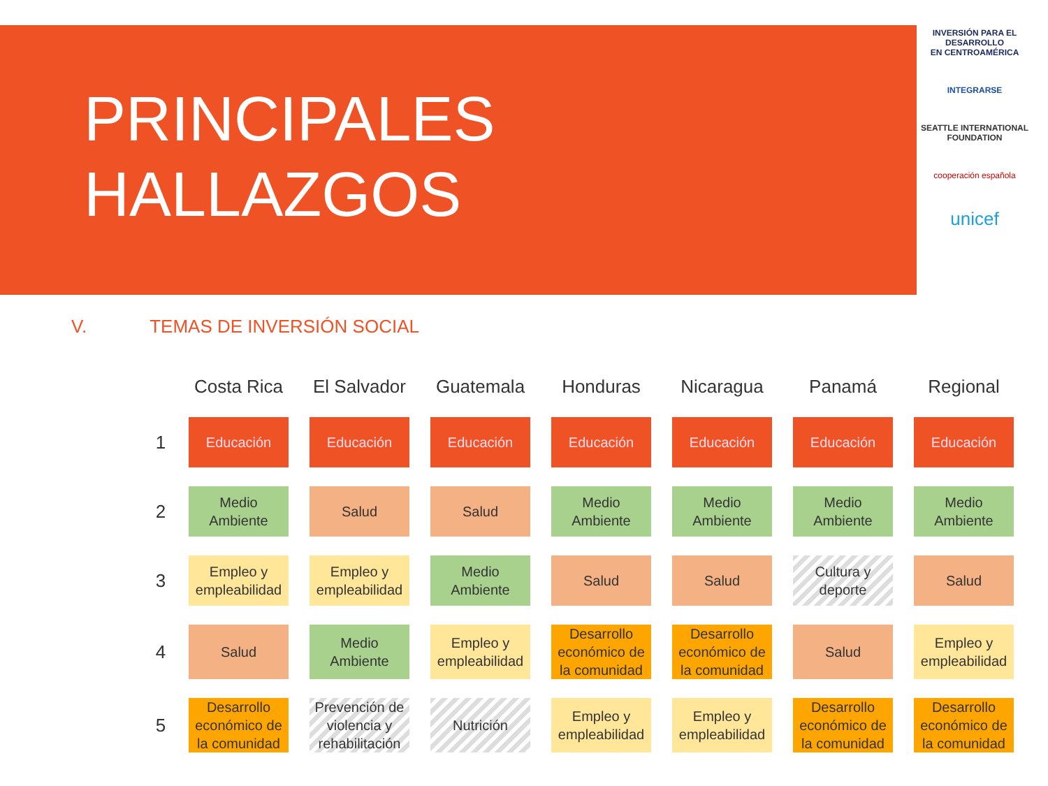PRINCIPALES
HALLAZGOS
INVERSIÓN PARA EL DESARROLLO
EN CENTROAMÉRICA
INTEGRARSE
SEATTLE INTERNATIONAL FOUNDATION
cooperación española
unicef
V. TEMAS DE INVERSIÓN SOCIAL
| | Costa Rica | El Salvador | Guatemala | Honduras | Nicaragua | Panamá | Regional |
| --- | --- | --- | --- | --- | --- | --- | --- |
| 1 | Educación | Educación | Educación | Educación | Educación | Educación | Educación |
| 2 | Medio Ambiente | Salud | Salud | Medio Ambiente | Medio Ambiente | Medio Ambiente | Medio Ambiente |
| 3 | Empleo y empleabilidad | Empleo y empleabilidad | Medio Ambiente | Salud | Salud | Cultura y deporte | Salud |
| 4 | Salud | Medio Ambiente | Empleo y empleabilidad | Desarrollo económico de la comunidad | Desarrollo económico de la comunidad | Salud | Empleo y empleabilidad |
| 5 | Desarrollo económico de la comunidad | Prevención de violencia y rehabilitación | Nutrición | Empleo y empleabilidad | Empleo y empleabilidad | Desarrollo económico de la comunidad | Desarrollo económico de la comunidad |